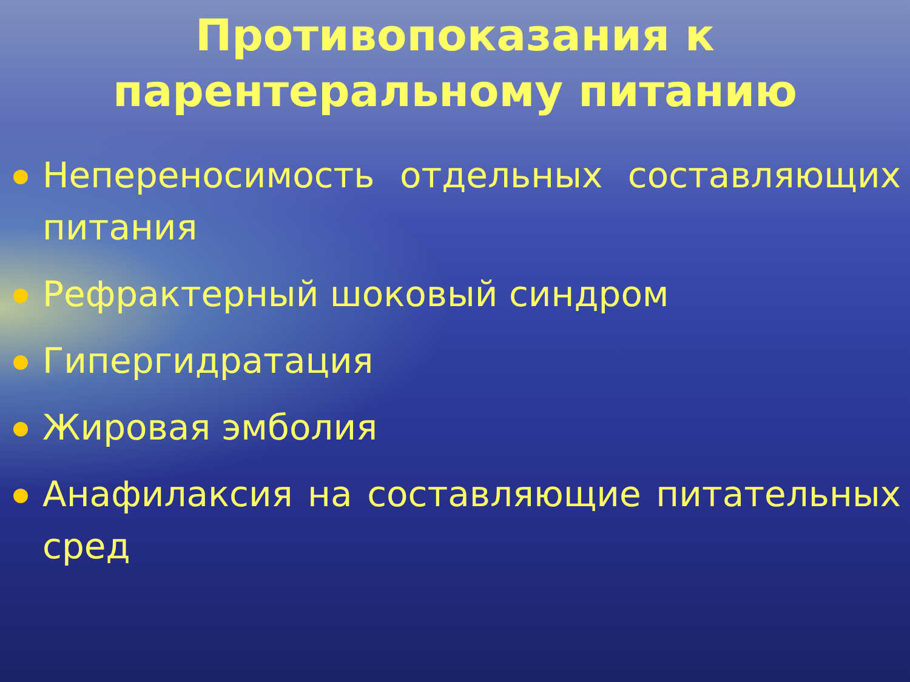Противопоказания к
парентеральному питанию
Непереносимость отдельных составляющих питания
Рефрактерный шоковый синдром
Гипергидратация
Жировая эмболия
Анафилаксия на составляющие питательных сред